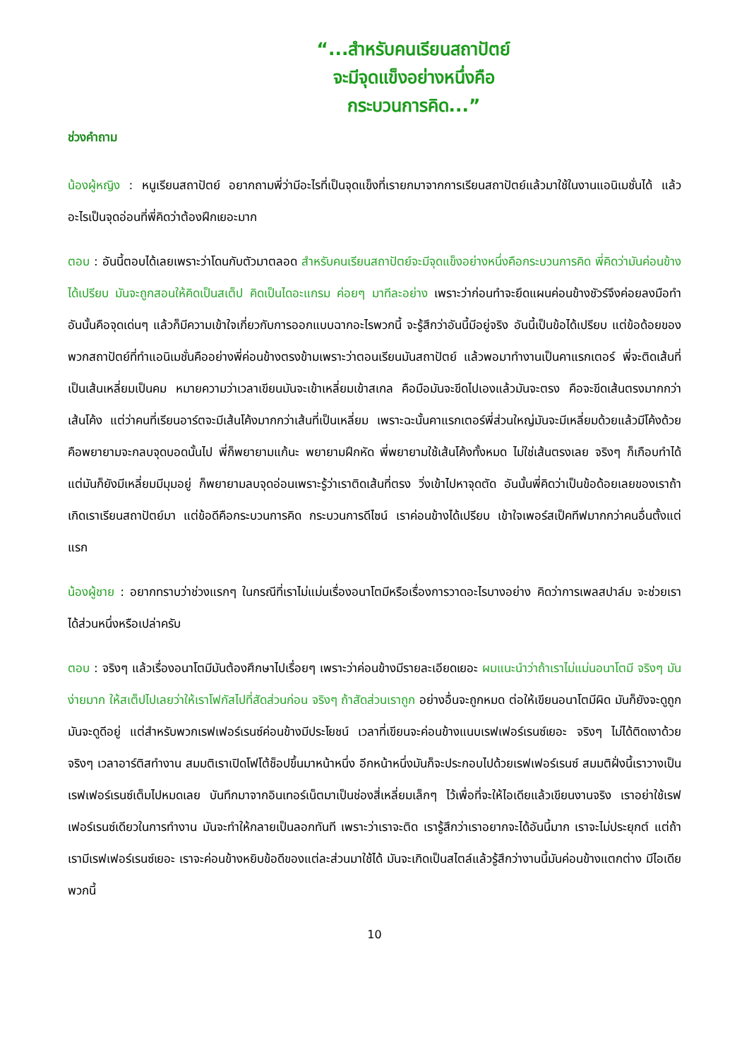“...สำหรับคนเรียนสถาปัตย์
จะมีจุดแข็งอย่างหนึ่งคือ
กระบวนการคิด...”
ช่วงคำถาม
น้องผู้หญิง : หนูเรียนสถาปัตย์ อยากถามพี่ว่ามีอะไรที่เป็นจุดแข็งที่เรายกมาจากการเรียนสถาปัตย์แล้วมาใช้ในงานแอนิเมชั่นได้ แล้วอะไรเป็นจุดอ่อนที่พี่คิดว่าต้องฝึกเยอะมาก
ตอบ : อันนี้ตอบได้เลยเพราะว่าโดนกับตัวมาตลอด สำหรับคนเรียนสถาปัตย์จะมีจุดแข็งอย่างหนึ่งคือกระบวนการคิด พี่คิดว่ามันค่อนข้างได้เปรียบ มันจะถูกสอนให้คิดเป็นสเต็ป คิดเป็นไดอะแกรม ค่อยๆ มาทีละอย่าง เพราะว่าก่อนทำจะยึดแผนค่อนข้างชัวร์จึงค่อยลงมือทำ อันนั้นคือจุดเด่นๆ แล้วก็มีความเข้าใจเกี่ยวกับการออกแบบฉากอะไรพวกนี้ จะรู้สึกว่าอันนี้มีอยู่จริง อันนี้เป็นข้อได้เปรียบ แต่ข้อด้อยของพวกสถาปัตย์ที่ทำแอนิเมชั่นคืออย่างพี่ค่อนข้างตรงข้ามเพราะว่าตอนเรียนมันสถาปัตย์ แล้วพอมาทำงานเป็นคาแรกเตอร์ พี่จะติดเส้นที่เป็นเส้นเหลี่ยมเป็นคม หมายความว่าเวลาเขียนมันจะเข้าเหลี่ยมเข้าสเกล คือมือมันจะขีดไปเองแล้วมันจะตรง คือจะขีดเส้นตรงมากกว่าเส้นโค้ง แต่ว่าคนที่เรียนอาร์ตจะมีเส้นโค้งมากกว่าเส้นที่เป็นเหลี่ยม เพราะฉะนั้นคาแรกเตอร์พี่ส่วนใหญ่มันจะมีเหลี่ยมด้วยแล้วมีโค้งด้วย คือพยายามจะกลบจุดบอดนั้นไป พี่ก็พยายามแก้นะ พยายามฝึกหัด พี่พยายามใช้เส้นโค้งทั้งหมด ไม่ใช่เส้นตรงเลย จริงๆ ก็เกือบทำได้ แต่มันก็ยังมีเหลี่ยมมีมุมอยู่ ก็พยายามลบจุดอ่อนเพราะรู้ว่าเราติดเส้นที่ตรง วิ่งเข้าไปหาจุดตัด อันนั้นพี่คิดว่าเป็นข้อด้อยเลยของเราถ้าเกิดเราเรียนสถาปัตย์มา แต่ข้อดีคือกระบวนการคิด กระบวนการดีไซน์ เราค่อนข้างได้เปรียบ เข้าใจเพอร์สเป็คทีฟมากกว่าคนอื่นตั้งแต่แรก
น้องผู้ชาย : อยากทราบว่าช่วงแรกๆ ในกรณีที่เราไม่แม่นเรื่องอนาโตมีหรือเรื่องการวาดอะไรบางอย่าง คิดว่าการเพลสปาล์ม จะช่วยเราได้ส่วนหนึ่งหรือเปล่าครับ
ตอบ : จริงๆ แล้วเรื่องอนาโตมีมันต้องศึกษาไปเรื่อยๆ เพราะว่าค่อนข้างมีรายละเอียดเยอะ ผมแนะนำว่าถ้าเราไม่แม่นอนาโตมี จริงๆ มันง่ายมาก ให้สเต็ปไปเลยว่าให้เราโฟกัสไปที่สัดส่วนก่อน จริงๆ ถ้าสัดส่วนเราถูก อย่างอื่นจะถูกหมด ต่อให้เขียนอนาโตมีผิด มันก็ยังจะดูถูก มันจะดูดีอยู่ แต่สำหรับพวกเรฟเฟอร์เรนซ์ค่อนข้างมีประโยชน์ เวลาที่เขียนจะค่อนข้างแนบเรฟเฟอร์เรนซ์เยอะ จริงๆ ไม่ได้ติดเงาด้วย จริงๆ เวลาอาร์ติสทำงาน สมมติเราเปิดโฟโต้ช็อปขึ้นมาหน้าหนึ่ง อีกหน้าหนึ่งมันก็จะประกอบไปด้วยเรฟเฟอร์เรนซ์ สมมติฝั่งนี้เราวางเป็นเรฟเฟอร์เรนซ์เต็มไปหมดเลย บันทึกมาจากอินเทอร์เน็ตมาเป็นช่องสี่เหลี่ยมเล็กๆ ไว้เพื่อที่จะให้ไอเดียแล้วเขียนงานจริง เราอย่าใช้เรฟเฟอร์เรนซ์เดียวในการทำงาน มันจะทำให้กลายเป็นลอกทันที เพราะว่าเราจะติด เรารู้สึกว่าเราอยากจะได้อันนี้มาก เราจะไม่ประยุกต์ แต่ถ้าเรามีเรฟเฟอร์เรนซ์เยอะ เราจะค่อนข้างหยิบข้อดีของแต่ละส่วนมาใช้ได้ มันจะเกิดเป็นสไตล์แล้วรู้สึกว่างานนี้มันค่อนข้างแตกต่าง มีไอเดียพวกนี้
10